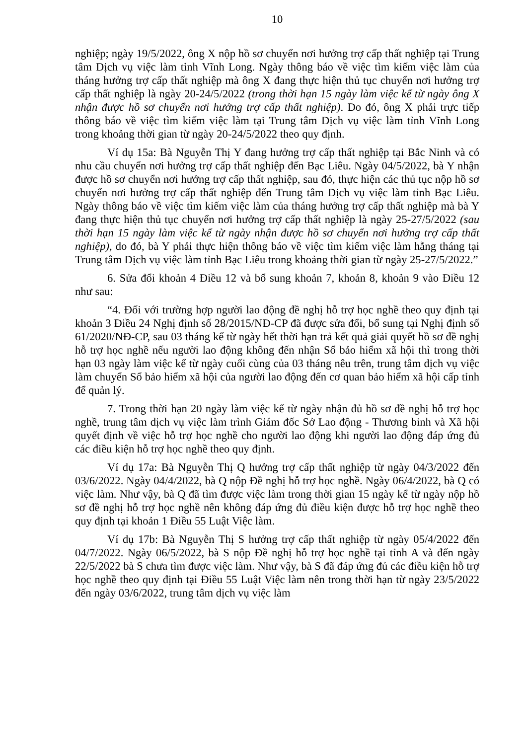10
nghiệp; ngày 19/5/2022, ông X nộp hồ sơ chuyển nơi hưởng trợ cấp thất nghiệp tại Trung tâm Dịch vụ việc làm tỉnh Vĩnh Long. Ngày thông báo về việc tìm kiếm việc làm của tháng hưởng trợ cấp thất nghiệp mà ông X đang thực hiện thủ tục chuyển nơi hưởng trợ cấp thất nghiệp là ngày 20-24/5/2022 (trong thời hạn 15 ngày làm việc kể từ ngày ông X nhận được hồ sơ chuyển nơi hưởng trợ cấp thất nghiệp). Do đó, ông X phải trực tiếp thông báo về việc tìm kiếm việc làm tại Trung tâm Dịch vụ việc làm tỉnh Vĩnh Long trong khoảng thời gian từ ngày 20-24/5/2022 theo quy định.
Ví dụ 15a: Bà Nguyễn Thị Y đang hưởng trợ cấp thất nghiệp tại Bắc Ninh và có nhu cầu chuyển nơi hưởng trợ cấp thất nghiệp đến Bạc Liêu. Ngày 04/5/2022, bà Y nhận được hồ sơ chuyển nơi hưởng trợ cấp thất nghiệp, sau đó, thực hiện các thủ tục nộp hồ sơ chuyển nơi hưởng trợ cấp thất nghiệp đến Trung tâm Dịch vụ việc làm tỉnh Bạc Liêu. Ngày thông báo về việc tìm kiếm việc làm của tháng hưởng trợ cấp thất nghiệp mà bà Y đang thực hiện thủ tục chuyển nơi hưởng trợ cấp thất nghiệp là ngày 25-27/5/2022 (sau thời hạn 15 ngày làm việc kể từ ngày nhận được hồ sơ chuyển nơi hưởng trợ cấp thất nghiệp), do đó, bà Y phải thực hiện thông báo về việc tìm kiếm việc làm hằng tháng tại Trung tâm Dịch vụ việc làm tỉnh Bạc Liêu trong khoảng thời gian từ ngày 25-27/5/2022.”
6. Sửa đổi khoản 4 Điều 12 và bổ sung khoản 7, khoản 8, khoản 9 vào Điều 12 như sau:
“4. Đối với trường hợp người lao động đề nghị hỗ trợ học nghề theo quy định tại khoản 3 Điều 24 Nghị định số 28/2015/NĐ-CP đã được sửa đổi, bổ sung tại Nghị định số 61/2020/NĐ-CP, sau 03 tháng kể từ ngày hết thời hạn trả kết quả giải quyết hồ sơ đề nghị hỗ trợ học nghề nếu người lao động không đến nhận Sổ bảo hiểm xã hội thì trong thời hạn 03 ngày làm việc kể từ ngày cuối cùng của 03 tháng nêu trên, trung tâm dịch vụ việc làm chuyển Sổ bảo hiểm xã hội của người lao động đến cơ quan bảo hiểm xã hội cấp tỉnh để quản lý.
7. Trong thời hạn 20 ngày làm việc kể từ ngày nhận đủ hồ sơ đề nghị hỗ trợ học nghề, trung tâm dịch vụ việc làm trình Giám đốc Sở Lao động - Thương binh và Xã hội quyết định về việc hỗ trợ học nghề cho người lao động khi người lao động đáp ứng đủ các điều kiện hỗ trợ học nghề theo quy định.
Ví dụ 17a: Bà Nguyễn Thị Q hưởng trợ cấp thất nghiệp từ ngày 04/3/2022 đến 03/6/2022. Ngày 04/4/2022, bà Q nộp Đề nghị hỗ trợ học nghề. Ngày 06/4/2022, bà Q có việc làm. Như vậy, bà Q đã tìm được việc làm trong thời gian 15 ngày kể từ ngày nộp hồ sơ đề nghị hỗ trợ học nghề nên không đáp ứng đủ điều kiện được hỗ trợ học nghề theo quy định tại khoản 1 Điều 55 Luật Việc làm.
Ví dụ 17b: Bà Nguyễn Thị S hưởng trợ cấp thất nghiệp từ ngày 05/4/2022 đến 04/7/2022. Ngày 06/5/2022, bà S nộp Đề nghị hỗ trợ học nghề tại tỉnh A và đến ngày 22/5/2022 bà S chưa tìm được việc làm. Như vậy, bà S đã đáp ứng đủ các điều kiện hỗ trợ học nghề theo quy định tại Điều 55 Luật Việc làm nên trong thời hạn từ ngày 23/5/2022 đến ngày 03/6/2022, trung tâm dịch vụ việc làm